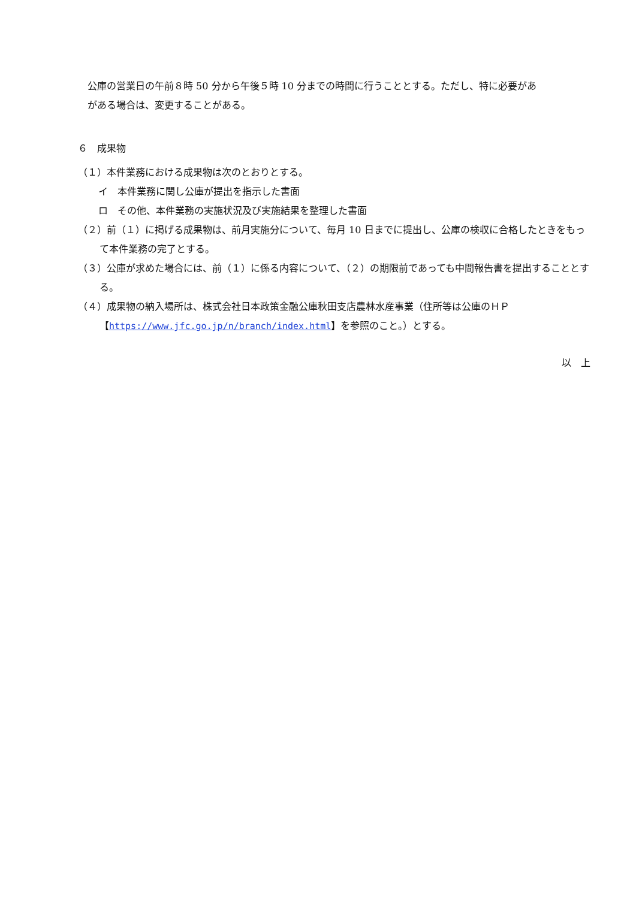公庫の営業日の午前８時 50 分から午後５時 10 分までの時間に行うこととする。ただし、特に必要があ
がある場合は、変更することがある。
６　成果物
（１）本件業務における成果物は次のとおりとする。
イ　本件業務に関し公庫が提出を指示した書面
ロ　その他、本件業務の実施状況及び実施結果を整理した書面
（２）前（１）に掲げる成果物は、前月実施分について、毎月 10 日までに提出し、公庫の検収に合格したときをもって本件業務の完了とする。
（３）公庫が求めた場合には、前（１）に係る内容について、（２）の期限前であっても中間報告書を提出することとする。
（４）成果物の納入場所は、株式会社日本政策金融公庫秋田支店農林水産事業（住所等は公庫のＨＰ【https://www.jfc.go.jp/n/branch/index.html】を参照のこと。）とする。
以　上